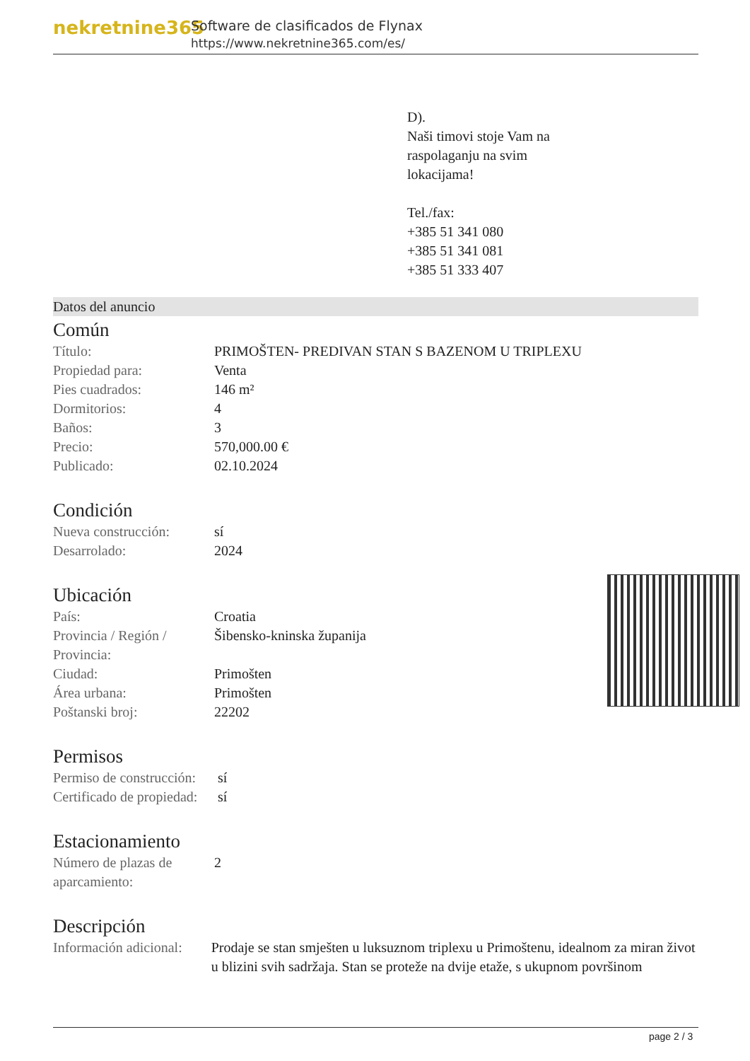nekretnine365
Software de clasificados de Flynax
https://www.nekretnine365.com/es/
D).
Naši timovi stoje Vam na
raspolaganju na svim
lokacijama!
Tel./fax:
+385 51 341 080
+385 51 341 081
+385 51 333 407
Datos del anuncio
Común
| Título: | PRIMOŠTEN- PREDIVAN STAN S BAZENOM U TRIPLEXU |
| Propiedad para: | Venta |
| Pies cuadrados: | 146 m² |
| Dormitorios: | 4 |
| Baños: | 3 |
| Precio: | 570,000.00 € |
| Publicado: | 02.10.2024 |
Condición
| Nueva construcción: | sí |
| Desarrolado: | 2024 |
Ubicación
| País: | Croatia |
| Provincia / Región / Provincia: | Šibensko-kninska županija |
| Ciudad: | Primošten |
| Área urbana: | Primošten |
| Poštanski broj: | 22202 |
Permisos
| Permiso de construcción: | sí |
| Certificado de propiedad: | sí |
Estacionamiento
| Número de plazas de aparcamiento: | 2 |
Descripción
| Información adicional: | Prodaje se stan smješten u luksuznom triplexu u Primoštenu, idealnom za miran život u blizini svih sadržaja. Stan se proteže na dvije etaže, s ukupnom površinom |
page 2 / 3